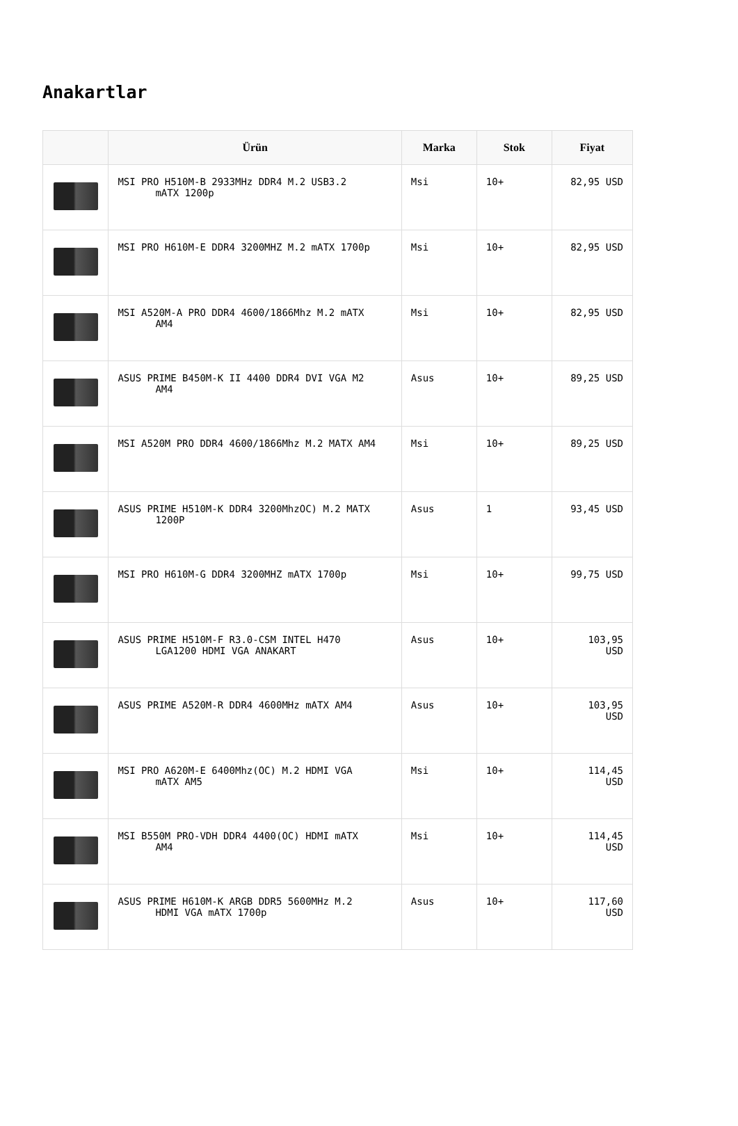Anakartlar
| | Ürün | Marka | Stok | Fiyat |
| --- | --- | --- | --- | --- |
| | MSI PRO H510M-B 2933MHz DDR4 M.2 USB3.2 mATX 1200p | Msi | 10+ | 82,95 USD |
| | MSI PRO H610M-E DDR4 3200MHZ M.2 mATX 1700p | Msi | 10+ | 82,95 USD |
| | MSI A520M-A PRO DDR4 4600/1866Mhz M.2 mATX AM4 | Msi | 10+ | 82,95 USD |
| | ASUS PRIME B450M-K II 4400 DDR4 DVI VGA M2 AM4 | Asus | 10+ | 89,25 USD |
| | MSI A520M PRO DDR4 4600/1866Mhz M.2 MATX AM4 | Msi | 10+ | 89,25 USD |
| | ASUS PRIME H510M-K DDR4 3200MhzOC) M.2 MATX 1200P | Asus | 1 | 93,45 USD |
| | MSI PRO H610M-G DDR4 3200MHZ mATX 1700p | Msi | 10+ | 99,75 USD |
| | ASUS PRIME H510M-F R3.0-CSM INTEL H470 LGA1200 HDMI VGA ANAKART | Asus | 10+ | 103,95 USD |
| | ASUS PRIME A520M-R DDR4 4600MHz mATX AM4 | Asus | 10+ | 103,95 USD |
| | MSI PRO A620M-E 6400Mhz(OC) M.2 HDMI VGA mATX AM5 | Msi | 10+ | 114,45 USD |
| | MSI B550M PRO-VDH DDR4 4400(OC) HDMI mATX AM4 | Msi | 10+ | 114,45 USD |
| | ASUS PRIME H610M-K ARGB DDR5 5600MHz M.2 HDMI VGA mATX 1700p | Asus | 10+ | 117,60 USD |